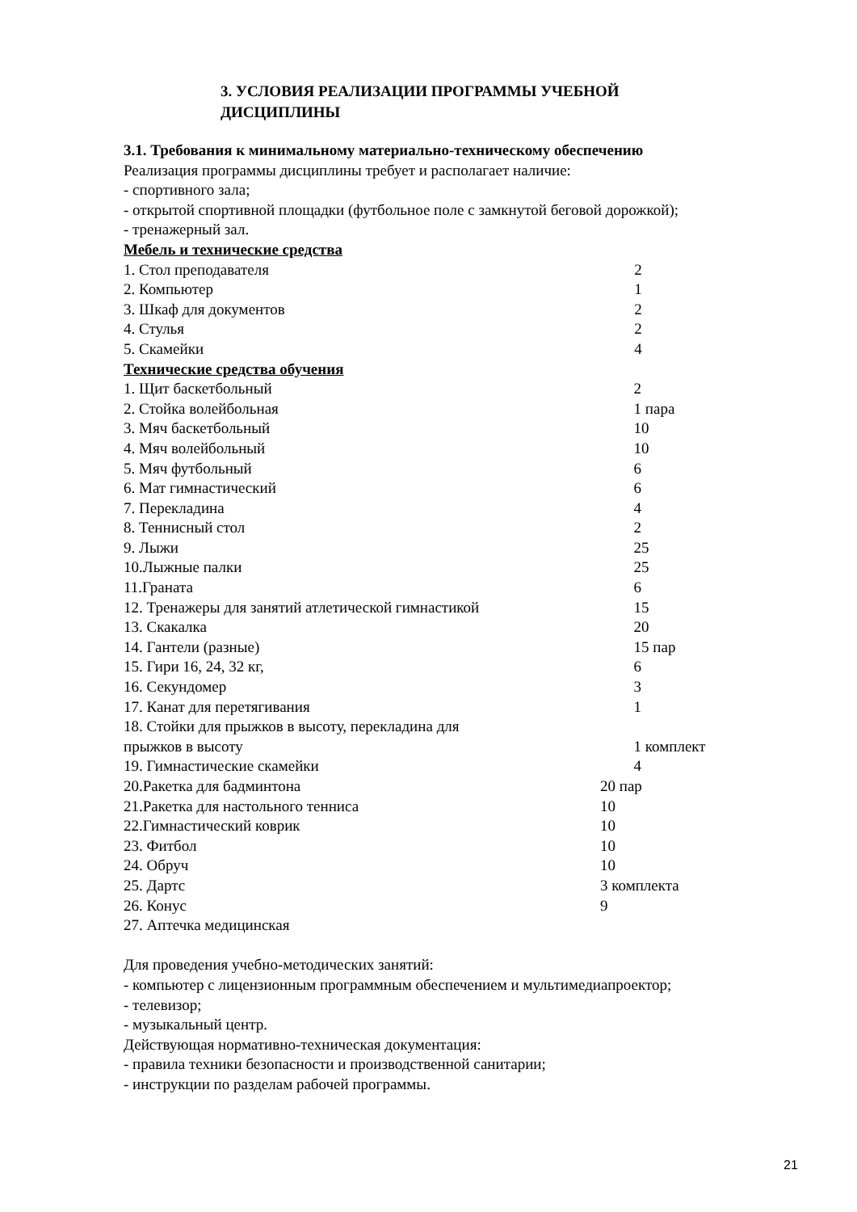3. УСЛОВИЯ РЕАЛИЗАЦИИ ПРОГРАММЫ УЧЕБНОЙ
ДИСЦИПЛИНЫ
3.1. Требования к минимальному материально-техническому обеспечению
Реализация программы дисциплины требует и располагает наличие:
- спортивного зала;
- открытой спортивной площадки (футбольное поле с замкнутой беговой дорожкой);
- тренажерный зал.
Мебель и технические средства
| 1. Стол преподавателя | 2 |
| 2. Компьютер | 1 |
| 3. Шкаф для документов | 2 |
| 4. Стулья | 2 |
| 5. Скамейки | 4 |
Технические средства обучения
| 1. Щит баскетбольный | 2 |
| 2. Стойка волейбольная | 1 пара |
| 3. Мяч баскетбольный | 10 |
| 4. Мяч волейбольный | 10 |
| 5. Мяч футбольный | 6 |
| 6. Мат гимнастический | 6 |
| 7. Перекладина | 4 |
| 8. Теннисный стол | 2 |
| 9. Лыжи | 25 |
| 10.Лыжные палки | 25 |
| 11.Граната | 6 |
| 12. Тренажеры для занятий атлетической гимнастикой | 15 |
| 13. Скакалка | 20 |
| 14. Гантели (разные) | 15 пар |
| 15. Гири 16, 24, 32 кг, | 6 |
| 16. Секундомер | 3 |
| 17. Канат для перетягивания | 1 |
| 18. Стойки для прыжков в высоту, перекладина для прыжков в высоту | 1 комплект |
| 19. Гимнастические скамейки | 4 |
| 20.Ракетка для бадминтона | 20 пар |
| 21.Ракетка для настольного тенниса | 10 |
| 22.Гимнастический коврик | 10 |
| 23. Фитбол | 10 |
| 24. Обруч | 10 |
| 25. Дартс | 3 комплекта |
| 26. Конус | 9 |
| 27. Аптечка медицинская | |
Для проведения учебно-методических занятий:
- компьютер с лицензионным программным обеспечением и мультимедиапроектор;
- телевизор;
- музыкальный центр.
Действующая нормативно-техническая документация:
- правила техники безопасности и производственной санитарии;
- инструкции по разделам рабочей программы.
21